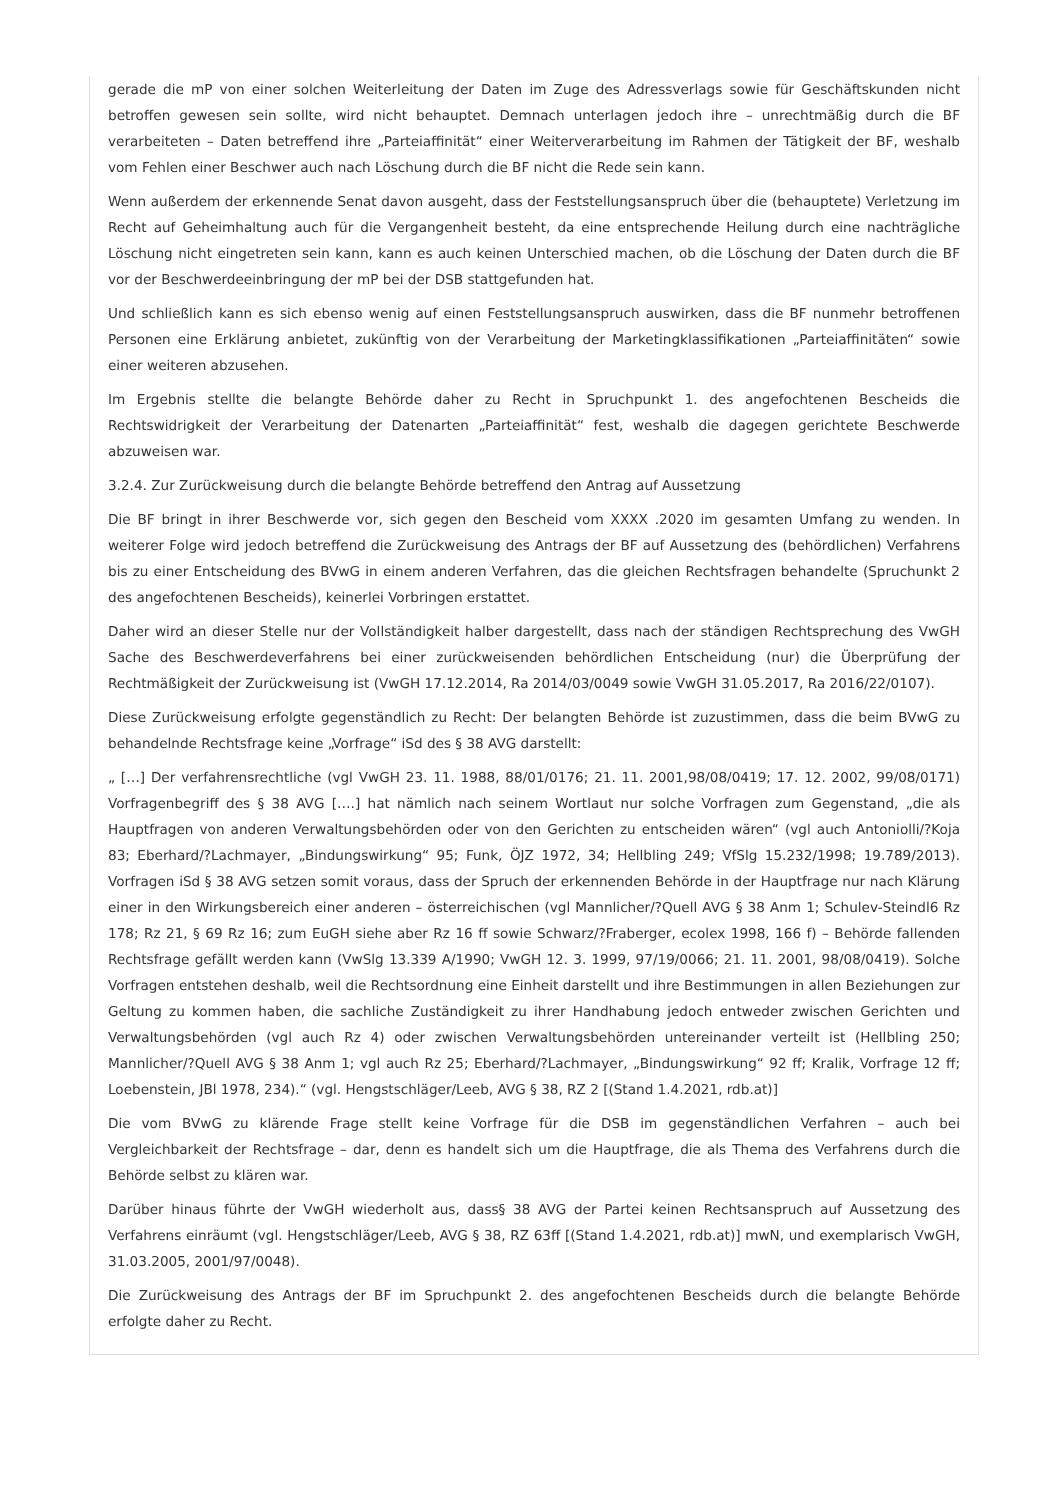gerade die mP von einer solchen Weiterleitung der Daten im Zuge des Adressverlags sowie für Geschäftskunden nicht betroffen gewesen sein sollte, wird nicht behauptet. Demnach unterlagen jedoch ihre – unrechtmäßig durch die BF verarbeiteten – Daten betreffend ihre „Parteiaffinität“ einer Weiterverarbeitung im Rahmen der Tätigkeit der BF, weshalb vom Fehlen einer Beschwer auch nach Löschung durch die BF nicht die Rede sein kann.
Wenn außerdem der erkennende Senat davon ausgeht, dass der Feststellungsanspruch über die (behauptete) Verletzung im Recht auf Geheimhaltung auch für die Vergangenheit besteht, da eine entsprechende Heilung durch eine nachträgliche Löschung nicht eingetreten sein kann, kann es auch keinen Unterschied machen, ob die Löschung der Daten durch die BF vor der Beschwerdeeinbringung der mP bei der DSB stattgefunden hat.
Und schließlich kann es sich ebenso wenig auf einen Feststellungsanspruch auswirken, dass die BF nunmehr betroffenen Personen eine Erklärung anbietet, zukünftig von der Verarbeitung der Marketingklassifikationen „Parteiaffinitäten“ sowie einer weiteren abzusehen.
Im Ergebnis stellte die belangte Behörde daher zu Recht in Spruchpunkt 1. des angefochtenen Bescheids die Rechtswidrigkeit der Verarbeitung der Datenarten „Parteiaffinität“ fest, weshalb die dagegen gerichtete Beschwerde abzuweisen war.
3.2.4. Zur Zurückweisung durch die belangte Behörde betreffend den Antrag auf Aussetzung
Die BF bringt in ihrer Beschwerde vor, sich gegen den Bescheid vom XXXX .2020 im gesamten Umfang zu wenden. In weiterer Folge wird jedoch betreffend die Zurückweisung des Antrags der BF auf Aussetzung des (behördlichen) Verfahrens bis zu einer Entscheidung des BVwG in einem anderen Verfahren, das die gleichen Rechtsfragen behandelte (Spruchunkt 2 des angefochtenen Bescheids), keinerlei Vorbringen erstattet.
Daher wird an dieser Stelle nur der Vollständigkeit halber dargestellt, dass nach der ständigen Rechtsprechung des VwGH Sache des Beschwerdeverfahrens bei einer zurückweisenden behördlichen Entscheidung (nur) die Überprüfung der Rechtmäßigkeit der Zurückweisung ist (VwGH 17.12.2014, Ra 2014/03/0049 sowie VwGH 31.05.2017, Ra 2016/22/0107).
Diese Zurückweisung erfolgte gegenständlich zu Recht: Der belangten Behörde ist zuzustimmen, dass die beim BVwG zu behandelnde Rechtsfrage keine „Vorfrage“ iSd des § 38 AVG darstellt:
„ […] Der verfahrensrechtliche (vgl VwGH 23. 11. 1988, 88/01/0176; 21. 11. 2001,98/08/0419; 17. 12. 2002, 99/08/0171) Vorfragenbegriff des § 38 AVG [….] hat nämlich nach seinem Wortlaut nur solche Vorfragen zum Gegenstand, „die als Hauptfragen von anderen Verwaltungsbehörden oder von den Gerichten zu entscheiden wären“ (vgl auch Antoniolli/?Koja 83; Eberhard/?Lachmayer, „Bindungswirkung“ 95; Funk, ÖJZ 1972, 34; Hellbling 249; VfSlg 15.232/1998; 19.789/2013). Vorfragen iSd § 38 AVG setzen somit voraus, dass der Spruch der erkennenden Behörde in der Hauptfrage nur nach Klärung einer in den Wirkungsbereich einer anderen – österreichischen (vgl Mannlicher/?Quell AVG § 38 Anm 1; Schulev-Steindl6 Rz 178; Rz 21, § 69 Rz 16; zum EuGH siehe aber Rz 16 ff sowie Schwarz/?Fraberger, ecolex 1998, 166 f) – Behörde fallenden Rechtsfrage gefällt werden kann (VwSlg 13.339 A/1990; VwGH 12. 3. 1999, 97/19/0066; 21. 11. 2001, 98/08/0419). Solche Vorfragen entstehen deshalb, weil die Rechtsordnung eine Einheit darstellt und ihre Bestimmungen in allen Beziehungen zur Geltung zu kommen haben, die sachliche Zuständigkeit zu ihrer Handhabung jedoch entweder zwischen Gerichten und Verwaltungsbehörden (vgl auch Rz 4) oder zwischen Verwaltungsbehörden untereinander verteilt ist (Hellbling 250; Mannlicher/?Quell AVG § 38 Anm 1; vgl auch Rz 25; Eberhard/?Lachmayer, „Bindungswirkung“ 92 ff; Kralik, Vorfrage 12 ff; Loebenstein, JBl 1978, 234).“ (vgl. Hengstschläger/Leeb, AVG § 38, RZ 2 [(Stand 1.4.2021, rdb.at)]
Die vom BVwG zu klärende Frage stellt keine Vorfrage für die DSB im gegenständlichen Verfahren – auch bei Vergleichbarkeit der Rechtsfrage – dar, denn es handelt sich um die Hauptfrage, die als Thema des Verfahrens durch die Behörde selbst zu klären war.
Darüber hinaus führte der VwGH wiederholt aus, dass§ 38 AVG der Partei keinen Rechtsanspruch auf Aussetzung des Verfahrens einräumt (vgl. Hengstschläger/Leeb, AVG § 38, RZ 63ff [(Stand 1.4.2021, rdb.at)] mwN, und exemplarisch VwGH, 31.03.2005, 2001/97/0048).
Die Zurückweisung des Antrags der BF im Spruchpunkt 2. des angefochtenen Bescheids durch die belangte Behörde erfolgte daher zu Recht.